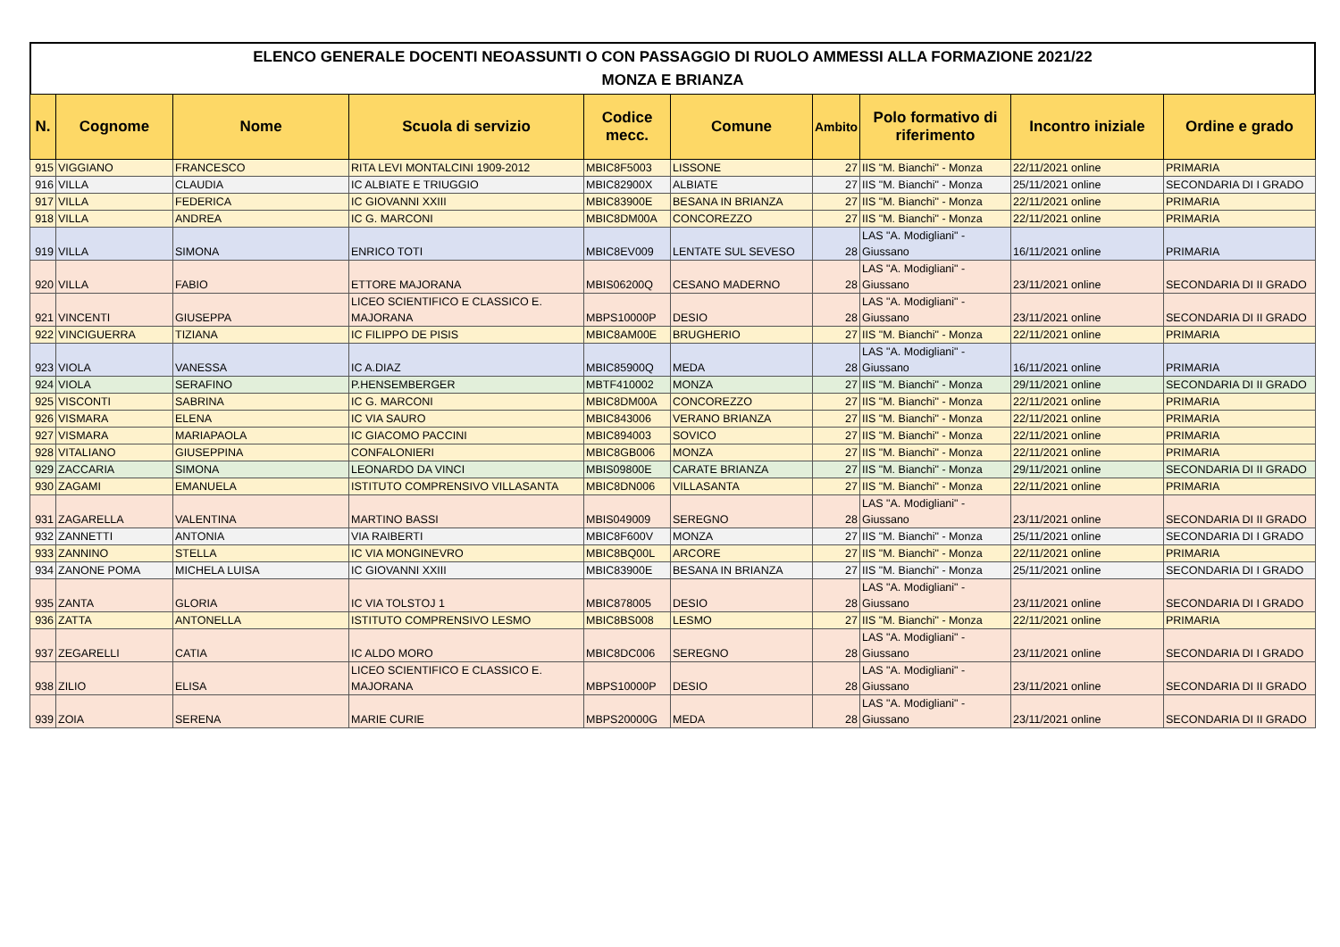ELENCO GENERALE DOCENTI NEOASSUNTI O CON PASSAGGIO DI RUOLO AMMESSI ALLA FORMAZIONE 2021/22
MONZA E BRIANZA
| N. | Cognome | Nome | Scuola di servizio | Codice mecc. | Comune | Ambito | Polo formativo di riferimento | Incontro iniziale | Ordine e grado |
| --- | --- | --- | --- | --- | --- | --- | --- | --- | --- |
| 915 | VIGGIANO | FRANCESCO | RITA LEVI MONTALCINI 1909-2012 | MBIC8F5003 | LISSONE | 27 | IIS "M. Bianchi" - Monza | 22/11/2021 online | PRIMARIA |
| 916 | VILLA | CLAUDIA | IC ALBIATE E TRIUGGIO | MBIC82900X | ALBIATE | 27 | IIS "M. Bianchi" - Monza | 25/11/2021 online | SECONDARIA DI I GRADO |
| 917 | VILLA | FEDERICA | IC GIOVANNI XXIII | MBIC83900E | BESANA IN BRIANZA | 27 | IIS "M. Bianchi" - Monza | 22/11/2021 online | PRIMARIA |
| 918 | VILLA | ANDREA | IC G. MARCONI | MBIC8DM00A | CONCOREZZO | 27 | IIS "M. Bianchi" - Monza | 22/11/2021 online | PRIMARIA |
| 919 | VILLA | SIMONA | ENRICO TOTI | MBIC8EV009 | LENTATE SUL SEVESO | 28 | LAS "A. Modigliani" - Giussano | 16/11/2021 online | PRIMARIA |
| 920 | VILLA | FABIO | ETTORE MAJORANA | MBIS06200Q | CESANO MADERNO | 28 | LAS "A. Modigliani" - Giussano | 23/11/2021 online | SECONDARIA DI II GRADO |
| 921 | VINCENTI | GIUSEPPA | LICEO SCIENTIFICO E CLASSICO E. MAJORANA | MBPS10000P | DESIO | 28 | LAS "A. Modigliani" - Giussano | 23/11/2021 online | SECONDARIA DI II GRADO |
| 922 | VINCIGUERRA | TIZIANA | IC FILIPPO DE PISIS | MBIC8AM00E | BRUGHERIO | 27 | IIS "M. Bianchi" - Monza | 22/11/2021 online | PRIMARIA |
| 923 | VIOLA | VANESSA | IC A.DIAZ | MBIC85900Q | MEDA | 28 | LAS "A. Modigliani" - Giussano | 16/11/2021 online | PRIMARIA |
| 924 | VIOLA | SERAFINO | P.HENSEMBERGER | MBTF410002 | MONZA | 27 | IIS "M. Bianchi" - Monza | 29/11/2021 online | SECONDARIA DI II GRADO |
| 925 | VISCONTI | SABRINA | IC G. MARCONI | MBIC8DM00A | CONCOREZZO | 27 | IIS "M. Bianchi" - Monza | 22/11/2021 online | PRIMARIA |
| 926 | VISMARA | ELENA | IC VIA SAURO | MBIC843006 | VERANO BRIANZA | 27 | IIS "M. Bianchi" - Monza | 22/11/2021 online | PRIMARIA |
| 927 | VISMARA | MARIAPAOLA | IC GIACOMO PACCINI | MBIC894003 | SOVICO | 27 | IIS "M. Bianchi" - Monza | 22/11/2021 online | PRIMARIA |
| 928 | VITALIANO | GIUSEPPINA | CONFALONIERI | MBIC8GB006 | MONZA | 27 | IIS "M. Bianchi" - Monza | 22/11/2021 online | PRIMARIA |
| 929 | ZACCARIA | SIMONA | LEONARDO DA VINCI | MBIS09800E | CARATE BRIANZA | 27 | IIS "M. Bianchi" - Monza | 29/11/2021 online | SECONDARIA DI II GRADO |
| 930 | ZAGAMI | EMANUELA | ISTITUTO COMPRENSIVO VILLASANTA | MBIC8DN006 | VILLASANTA | 27 | IIS "M. Bianchi" - Monza | 22/11/2021 online | PRIMARIA |
| 931 | ZAGARELLA | VALENTINA | MARTINO BASSI | MBIS049009 | SEREGNO | 28 | LAS "A. Modigliani" - Giussano | 23/11/2021 online | SECONDARIA DI II GRADO |
| 932 | ZANNETTI | ANTONIA | VIA RAIBERTI | MBIC8F600V | MONZA | 27 | IIS "M. Bianchi" - Monza | 25/11/2021 online | SECONDARIA DI I GRADO |
| 933 | ZANNINO | STELLA | IC VIA MONGINEVRO | MBIC8BQ00L | ARCORE | 27 | IIS "M. Bianchi" - Monza | 22/11/2021 online | PRIMARIA |
| 934 | ZANONE POMA | MICHELA LUISA | IC GIOVANNI XXIII | MBIC83900E | BESANA IN BRIANZA | 27 | IIS "M. Bianchi" - Monza | 25/11/2021 online | SECONDARIA DI I GRADO |
| 935 | ZANTA | GLORIA | IC VIA TOLSTOJ 1 | MBIC878005 | DESIO | 28 | LAS "A. Modigliani" - Giussano | 23/11/2021 online | SECONDARIA DI I GRADO |
| 936 | ZATTA | ANTONELLA | ISTITUTO COMPRENSIVO LESMO | MBIC8BS008 | LESMO | 27 | IIS "M. Bianchi" - Monza | 22/11/2021 online | PRIMARIA |
| 937 | ZEGARELLI | CATIA | IC ALDO MORO | MBIC8DC006 | SEREGNO | 28 | LAS "A. Modigliani" - Giussano | 23/11/2021 online | SECONDARIA DI I GRADO |
| 938 | ZILIO | ELISA | LICEO SCIENTIFICO E CLASSICO E. MAJORANA | MBPS10000P | DESIO | 28 | LAS "A. Modigliani" - Giussano | 23/11/2021 online | SECONDARIA DI II GRADO |
| 939 | ZOIA | SERENA | MARIE CURIE | MBPS20000G | MEDA | 28 | LAS "A. Modigliani" - Giussano | 23/11/2021 online | SECONDARIA DI II GRADO |